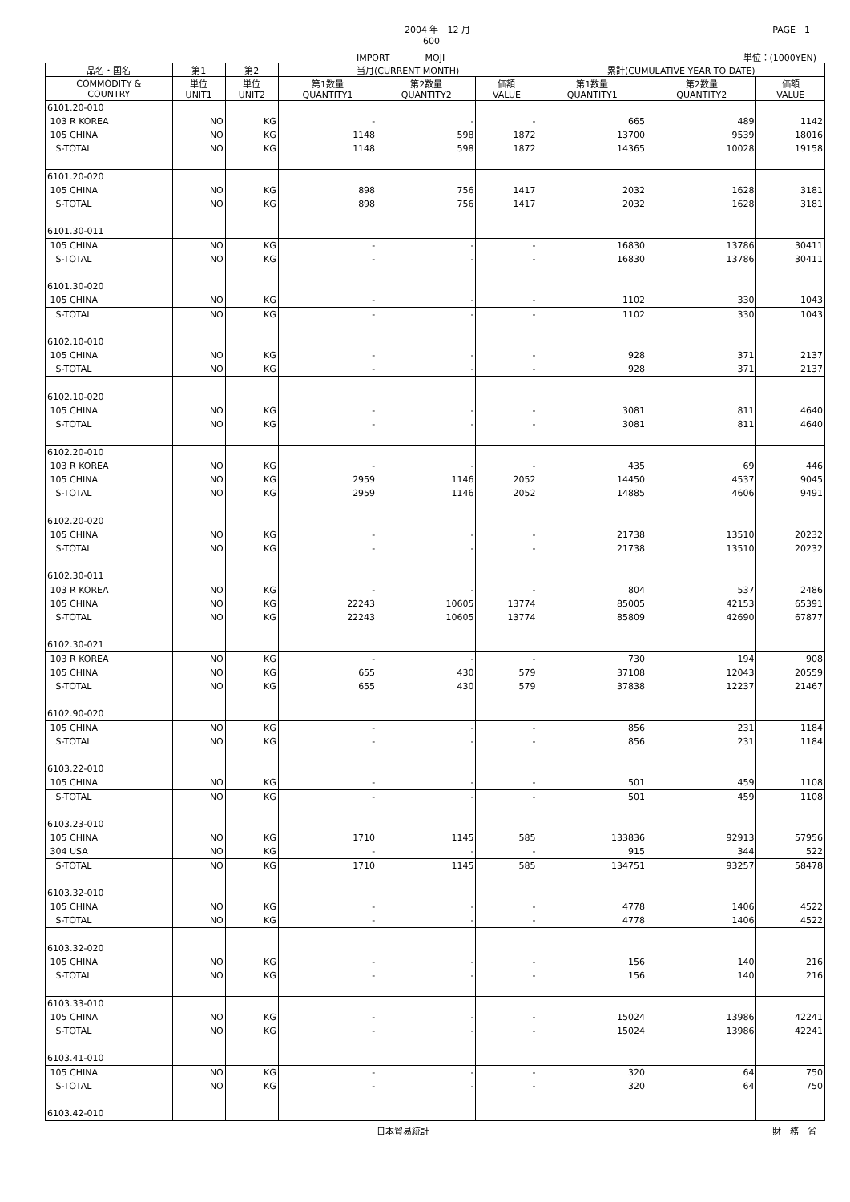2004 年　12 月 PAGE　1
600
IMPORT　　　　MOJI 単位：(1000YEN)
| 品名・国名 | 第1 | 第2 | 当月(CURRENT MONTH) | | | 累計(CUMULATIVE YEAR TO DATE) | | |
| --- | --- | --- | --- | --- | --- | --- | --- | --- |
| COMMODITY & COUNTRY | 単位 UNIT1 | 単位 UNIT2 | 第1数量 QUANTITY1 | 第2数量 QUANTITY2 | 価額 VALUE | 第1数量 QUANTITY1 | 第2数量 QUANTITY2 | 価額 VALUE |
| 6101.20-010 | | | | | | | | |
| 103 R KOREA | NO | KG | - | - | - | 665 | 489 | 1142 |
| 105 CHINA | NO | KG | 1148 | 598 | 1872 | 13700 | 9539 | 18016 |
| S-TOTAL | NO | KG | 1148 | 598 | 1872 | 14365 | 10028 | 19158 |
| 6101.20-020 | | | | | | | | |
| 105 CHINA | NO | KG | 898 | 756 | 1417 | 2032 | 1628 | 3181 |
| S-TOTAL | NO | KG | 898 | 756 | 1417 | 2032 | 1628 | 3181 |
| 6101.30-011 | | | | | | | | |
| 105 CHINA | NO | KG | - | - | - | 16830 | 13786 | 30411 |
| S-TOTAL | NO | KG | - | - | - | 16830 | 13786 | 30411 |
| 6101.30-020 | | | | | | | | |
| 105 CHINA | NO | KG | - | - | - | 1102 | 330 | 1043 |
| S-TOTAL | NO | KG | - | - | - | 1102 | 330 | 1043 |
| 6102.10-010 | | | | | | | | |
| 105 CHINA | NO | KG | - | - | - | 928 | 371 | 2137 |
| S-TOTAL | NO | KG | - | - | - | 928 | 371 | 2137 |
| 6102.10-020 | | | | | | | | |
| 105 CHINA | NO | KG | - | - | - | 3081 | 811 | 4640 |
| S-TOTAL | NO | KG | - | - | - | 3081 | 811 | 4640 |
| 6102.20-010 | | | | | | | | |
| 103 R KOREA | NO | KG | - | - | - | 435 | 69 | 446 |
| 105 CHINA | NO | KG | 2959 | 1146 | 2052 | 14450 | 4537 | 9045 |
| S-TOTAL | NO | KG | 2959 | 1146 | 2052 | 14885 | 4606 | 9491 |
| 6102.20-020 | | | | | | | | |
| 105 CHINA | NO | KG | - | - | - | 21738 | 13510 | 20232 |
| S-TOTAL | NO | KG | - | - | - | 21738 | 13510 | 20232 |
| 6102.30-011 | | | | | | | | |
| 103 R KOREA | NO | KG | - | - | - | 804 | 537 | 2486 |
| 105 CHINA | NO | KG | 22243 | 10605 | 13774 | 85005 | 42153 | 65391 |
| S-TOTAL | NO | KG | 22243 | 10605 | 13774 | 85809 | 42690 | 67877 |
| 6102.30-021 | | | | | | | | |
| 103 R KOREA | NO | KG | - | - | - | 730 | 194 | 908 |
| 105 CHINA | NO | KG | 655 | 430 | 579 | 37108 | 12043 | 20559 |
| S-TOTAL | NO | KG | 655 | 430 | 579 | 37838 | 12237 | 21467 |
| 6102.90-020 | | | | | | | | |
| 105 CHINA | NO | KG | - | - | - | 856 | 231 | 1184 |
| S-TOTAL | NO | KG | - | - | - | 856 | 231 | 1184 |
| 6103.22-010 | | | | | | | | |
| 105 CHINA | NO | KG | - | - | - | 501 | 459 | 1108 |
| S-TOTAL | NO | KG | - | - | - | 501 | 459 | 1108 |
| 6103.23-010 | | | | | | | | |
| 105 CHINA | NO | KG | 1710 | 1145 | 585 | 133836 | 92913 | 57956 |
| 304 USA | NO | KG | - | - | - | 915 | 344 | 522 |
| S-TOTAL | NO | KG | 1710 | 1145 | 585 | 134751 | 93257 | 58478 |
| 6103.32-010 | | | | | | | | |
| 105 CHINA | NO | KG | - | - | - | 4778 | 1406 | 4522 |
| S-TOTAL | NO | KG | - | - | - | 4778 | 1406 | 4522 |
| 6103.32-020 | | | | | | | | |
| 105 CHINA | NO | KG | - | - | - | 156 | 140 | 216 |
| S-TOTAL | NO | KG | - | - | - | 156 | 140 | 216 |
| 6103.33-010 | | | | | | | | |
| 105 CHINA | NO | KG | - | - | - | 15024 | 13986 | 42241 |
| S-TOTAL | NO | KG | - | - | - | 15024 | 13986 | 42241 |
| 6103.41-010 | | | | | | | | |
| 105 CHINA | NO | KG | - | - | - | 320 | 64 | 750 |
| S-TOTAL | NO | KG | - | - | - | 320 | 64 | 750 |
| 6103.42-010 | | | | | | | | |
日本貿易統計 財　務　省